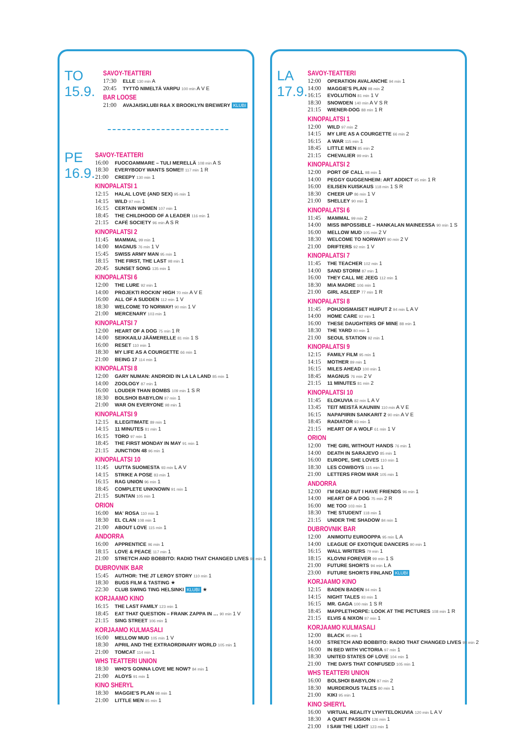TO 15.9.
SAVOY-TEATTERI
17:30 ELLE 130 min A
20:45 TYTTÖ NIMELTÄ VARPU 100 min A V E
BAR LOOSE
21:00 AVAJAISKLUBI R&A X BROOKLYN BREWERY KLUBI
PE 16.9.
SAVOY-TEATTERI
16:00 FUOCOAMMARE – TULI MERELLÄ 108 min A S
18:30 EVERYBODY WANTS SOME!! 117 min 1 R
21:00 CREEPY 130 min 1
KINOPALATSI 1
12:15 HALAL LOVE (AND SEX) 95 min 1
14:15 WILD 97 min 1
16:15 CERTAIN WOMEN 107 min 1
18:45 THE CHILDHOOD OF A LEADER 116 min 1
21:15 CAFÉ SOCIETY 96 min A S R
KINOPALATSI 2
11:45 MAMMAL 99 min 1
14:00 MAGNUS 76 min 1 V
15:45 SWISS ARMY MAN 95 min 1
18:15 THE FIRST, THE LAST 98 min 1
20:45 SUNSET SONG 135 min 1
KINOPALATSI 6
12:00 THE LURE 92 min 1
14:00 PROJEKTI ROCKIN' HIGH 70 min A V E
16:00 ALL OF A SUDDEN 112 min 1 V
18:30 WELCOME TO NORWAY! 90 min 1 V
21:00 MERCENARY 103 min 1
KINOPALATSI 7
12:00 HEART OF A DOG 75 min 1 R
14:00 SEIKKAILU JÄÄMERELLE 81 min 1 S
16:00 RESET 110 min 1
18:30 MY LIFE AS A COURGETTE 66 min 1
21:00 BEING 17 114 min 1
KINOPALATSI 8
12:00 GARY NUMAN: ANDROID IN LA LA LAND 85 min 1
14:00 ZOOLOGY 87 min 1
16:00 LOUDER THAN BOMBS 109 min 1 S R
18:30 BOLSHOI BABYLON 87 min 1
21:00 WAR ON EVERYONE 98 min 1
KINOPALATSI 9
12:15 ILLEGITIMATE 89 min 1
14:15 11 MINUTES 81 min 1
16:15 TORO 97 min 1
18:45 THE FIRST MONDAY IN MAY 91 min 1
21:15 JUNCTION 48 96 min 1
KINOPALATSI 10
11:45 UUTTA SUOMESTA 93 min L A V
14:15 STRIKE A POSE 83 min 1
16:15 RAG UNION 96 min 1
18:45 COMPLETE UNKNOWN 91 min 1
21:15 SUNTAN 105 min 1
ORION
16:00 MA' ROSA 110 min 1
18:30 EL CLAN 108 min 1
21:00 ABOUT LOVE 115 min 1
ANDORRA
16:00 APPRENTICE 96 min 1
18:15 LOVE & PEACE 117 min 1
21:00 STRETCH AND BOBBITO: RADIO THAT CHANGED LIVES 98 min 1
DUBROVNIK BAR
15:45 AUTHOR: THE JT LEROY STORY 110 min 1
18:30 BUGS FILM & TASTING ★
22:30 CLUB SWING TING HELSINKI KLUBI ★
KORJAAMO KINO
16:15 THE LAST FAMILY 123 min 1
18:45 EAT THAT QUESTION – FRANK ZAPPA IN … 90 min 1 V
21:15 SING STREET 106 min 1
KORJAAMO KULMASALI
16:00 MELLOW MUD 105 min 1 V
18:30 APRIL AND THE EXTRAORDINARY WORLD 105 min 1
21:00 TOMCAT 114 min 1
WHS TEATTERI UNION
18:30 WHO'S GONNA LOVE ME NOW? 84 min 1
21:00 ALOYS 91 min 1
KINO SHERYL
18:30 MAGGIE'S PLAN 98 min 1
21:00 LITTLE MEN 85 min 1
LA 17.9.
SAVOY-TEATTERI
12:00 OPERATION AVALANCHE 94 min 1
14:00 MAGGIE'S PLAN 98 min 2
16:15 EVOLUTION 81 min 1 V
18:30 SNOWDEN 140 min A V S R
21:15 WIENER-DOG 88 min 1 R
KINOPALATSI 1
12:00 WILD 97 min 2
14:15 MY LIFE AS A COURGETTE 66 min 2
16:15 A WAR 115 min 1
18:45 LITTLE MEN 85 min 2
21:15 CHEVALIER 99 min 1
KINOPALATSI 2
12:00 PORT OF CALL 98 min 1
14:00 PEGGY GUGGENHEIM: ART ADDICT 95 min 1 R
16:00 EILISEN KUISKAUS 118 min 1 S R
18:30 CHEER UP 86 min 1 V
21:00 SHELLEY 90 min 1
KINOPALATSI 6
11:45 MAMMAL 99 min 2
14:00 MISS IMPOSSIBLE – HANKALAN MAINEESSA 90 min 1 S
16:00 MELLOW MUD 105 min 2 V
18:30 WELCOME TO NORWAY! 90 min 2 V
21:00 DRIFTERS 92 min 1 V
KINOPALATSI 7
11:45 THE TEACHER 102 min 1
14:00 SAND STORM 87 min 1
16:00 THEY CALL ME JEEG 112 min 1
18:30 MIA MADRE 106 min 1
21:00 GIRL ASLEEP 77 min 1 R
KINOPALATSI 8
11:45 POHJOISMAISET HUIPUT 2 94 min L A V
14:00 HOME CARE 92 min 1
16:00 THESE DAUGHTERS OF MINE 88 min 1
18:30 THE YARD 80 min 1
21:00 SEOUL STATION 92 min 1
KINOPALATSI 9
12:15 FAMILY FILM 95 min 1
14:15 MOTHER 89 min 1
16:15 MILES AHEAD 100 min 1
18:45 MAGNUS 76 min 2 V
21:15 11 MINUTES 81 min 2
KINOPALATSI 10
11:45 ELOKUVIA 82 min L A V
13:45 TEIT MEISTÄ KAUNIIN 110 min A V E
16:15 NAPAPIIRIN SANKARIT 2 90 min A V E
18:45 RADIATOR 93 min 1
21:15 HEART OF A WOLF 61 min 1 V
ORION
12:00 THE GIRL WITHOUT HANDS 76 min 1
14:00 DEATH IN SARAJEVO 85 min 1
16:00 EUROPE, SHE LOVES 110 min 1
18:30 LES COWBOYS 115 min 1
21:00 LETTERS FROM WAR 105 min 1
ANDORRA
12:00 I'M DEAD BUT I HAVE FRIENDS 96 min 1
14:00 HEART OF A DOG 75 min 2 R
16:00 ME TOO 103 min 1
18:30 THE STUDENT 118 min 1
21:15 UNDER THE SHADOW 84 min 1
DUBROVNIK BAR
12:00 ANIMOITU EUROOPPA 95 min L A
14:00 LEAGUE OF EXOTIQUE DANCERS 90 min 1
16:15 WALL WRITERS 79 min 1
18:15 KLOVNI FOREVER 99 min 1 S
21:00 FUTURE SHORTS 94 min L A
23:00 FUTURE SHORTS FINLAND KLUBI
KORJAAMO KINO
12:15 BADEN BADEN 94 min 1
14:15 NIGHT TALES 93 min 1
16:15 MR. GAGA 100 min 1 S R
18:45 MAPPLETHORPE: LOOK AT THE PICTURES 108 min 1 R
21:15 ELVIS & NIXON 87 min 1
KORJAAMO KULMASALI
12:00 BLACK 95 min 1
14:00 STRETCH AND BOBBITO: RADIO THAT CHANGED LIVES 98 min 2
16:00 IN BED WITH VICTORIA 97 min 1
18:30 UNITED STATES OF LOVE 104 min 1
21:00 THE DAYS THAT CONFUSED 105 min 1
WHS TEATTERI UNION
16:00 BOLSHOI BABYLON 87 min 2
18:30 MURDEROUS TALES 80 min 1
21:00 KIKI 95 min 1
KINO SHERYL
16:00 VIRTUAL REALITY LYHYTELOKUVIA 120 min L A V
18:30 A QUIET PASSION 126 min 1
21:00 I SAW THE LIGHT 123 min 1